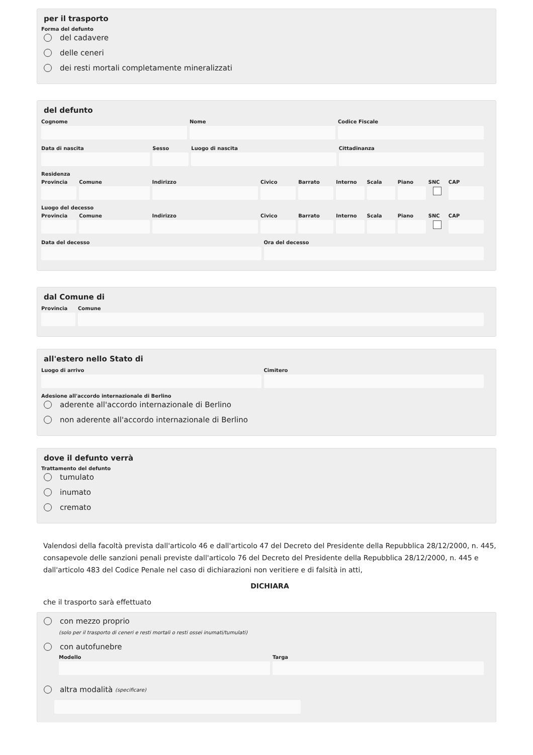per il trasporto
Forma del defunto
del cadavere
delle ceneri
dei resti mortali completamente mineralizzati
del defunto
Cognome Nome Codice Fiscale
Data di nascita Sesso Luogo di nascita Cittadinanza
Residenza
Provincia Comune Indirizzo Civico Barrato Interno Scala Piano SNC CAP
Luogo del decesso
Provincia Comune Indirizzo Civico Barrato Interno Scala Piano SNC CAP
Data del decesso Ora del decesso
dal Comune di
Provincia
Comune
all'estero nello Stato di
Luogo di arrivo Cimitero
Adesione all'accordo internazionale di Berlino
aderente all'accordo internazionale di Berlino
non aderente all'accordo internazionale di Berlino
dove il defunto verrà
Trattamento del defunto
tumulato
inumato
cremato
Valendosi della facoltà prevista dall'articolo 46 e dall'articolo 47 del Decreto del Presidente della Repubblica 28/12/2000, n. 445, consapevole delle sanzioni penali previste dall'articolo 76 del Decreto del Presidente della Repubblica 28/12/2000, n. 445 e dall'articolo 483 del Codice Penale nel caso di dichiarazioni non veritiere e di falsità in atti,
DICHIARA
che il trasporto sarà effettuato
con mezzo proprio
(solo per il trasporto di ceneri e resti mortali o resti ossei inumati/tumulati)
con autofunebre
Modello Targa
altra modalità (specificare)